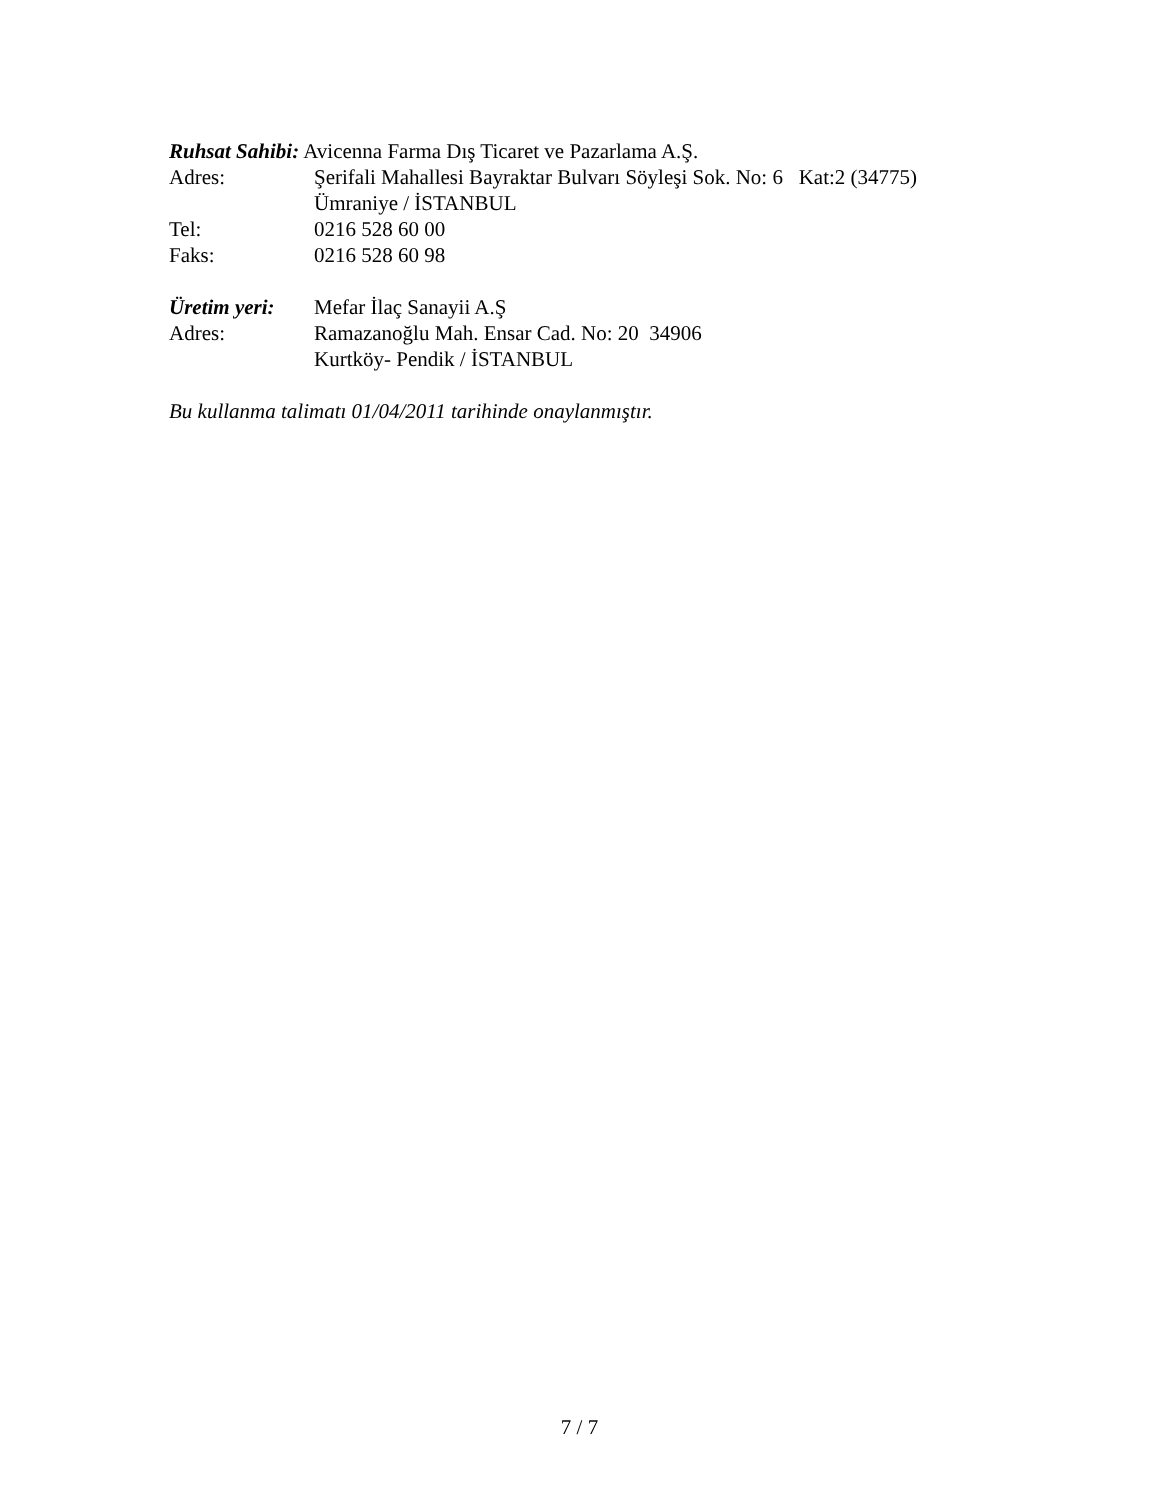Ruhsat Sahibi: Avicenna Farma Dış Ticaret ve Pazarlama A.Ş.
Adres: Şerifali Mahallesi Bayraktar Bulvarı Söyleşi Sok. No: 6 Kat:2 (34775)
Ümraniye / İSTANBUL
Tel: 0216 528 60 00
Faks: 0216 528 60 98
Üretim yeri: Mefar İlaç Sanayii A.Ş
Adres: Ramazanoğlu Mah. Ensar Cad. No: 20 34906
Kurtköy- Pendik / İSTANBUL
Bu kullanma talimatı 01/04/2011 tarihinde onaylanmıştır.
7 / 7